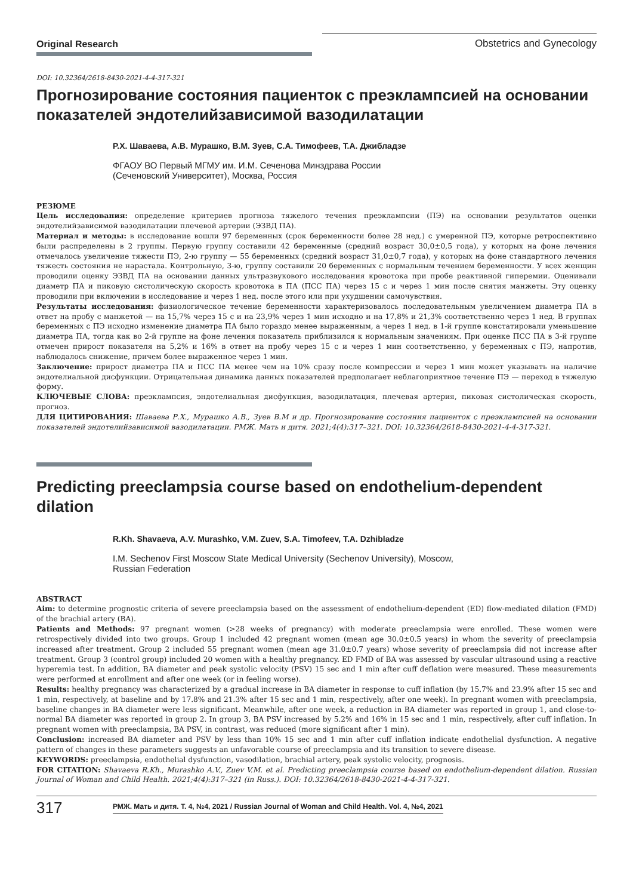Original Research
Obstetrics and Gynecology
DOI: 10.32364/2618-8430-2021-4-4-317-321
Прогнозирование состояния пациенток с преэклампсией на основании показателей эндотелийзависимой вазодилатации
Р.Х. Шаваева, А.В. Мурашко, В.М. Зуев, С.А. Тимофеев, Т.А. Джибладзе
ФГАОУ ВО Первый МГМУ им. И.М. Сеченова Минздрава России
(Сеченовский Университет), Москва, Россия
РЕЗЮМЕ
Цель исследования: определение критериев прогноза тяжелого течения преэклампсии (ПЭ) на основании результатов оценки эндотелийзависимой вазодилатации плечевой артерии (ЭЗВД ПА).
Материал и методы: в исследование вошли 97 беременных (срок беременности более 28 нед.) с умеренной ПЭ, которые ретроспективно были распределены в 2 группы. Первую группу составили 42 беременные (средний возраст 30,0±0,5 года), у которых на фоне лечения отмечалось увеличение тяжести ПЭ, 2-ю группу — 55 беременных (средний возраст 31,0±0,7 года), у которых на фоне стандартного лечения тяжесть состояния не нарастала. Контрольную, 3-ю, группу составили 20 беременных с нормальным течением беременности. У всех женщин проводили оценку ЭЗВД ПА на основании данных ультразвукового исследования кровотока при пробе реактивной гиперемии. Оценивали диаметр ПА и пиковую систолическую скорость кровотока в ПА (ПСС ПА) через 15 с и через 1 мин после снятия манжеты. Эту оценку проводили при включении в исследование и через 1 нед. после этого или при ухудшении самочувствия.
Результаты исследования: физиологическое течение беременности характеризовалось последовательным увеличением диаметра ПА в ответ на пробу с манжетой — на 15,7% через 15 с и на 23,9% через 1 мин исходно и на 17,8% и 21,3% соответственно через 1 нед. В группах беременных с ПЭ исходно изменение диаметра ПА было гораздо менее выраженным, а через 1 нед. в 1-й группе констатировали уменьшение диаметра ПА, тогда как во 2-й группе на фоне лечения показатель приблизился к нормальным значениям. При оценке ПСС ПА в 3-й группе отмечен прирост показателя на 5,2% и 16% в ответ на пробу через 15 с и через 1 мин соответственно, у беременных с ПЭ, напротив, наблюдалось снижение, причем более выраженное через 1 мин.
Заключение: прирост диаметра ПА и ПСС ПА менее чем на 10% сразу после компрессии и через 1 мин может указывать на наличие эндотелиальной дисфункции. Отрицательная динамика данных показателей предполагает неблагоприятное течение ПЭ — переход в тяжелую форму.
КЛЮЧЕВЫЕ СЛОВА: преэклампсия, эндотелиальная дисфункция, вазодилатация, плечевая артерия, пиковая систолическая скорость, прогноз.
ДЛЯ ЦИТИРОВАНИЯ: Шаваева Р.Х., Мурашко А.В., Зуев В.М и др. Прогнозирование состояния пациенток с преэклампсией на основании показателей эндотелийзависимой вазодилатации. РМЖ. Мать и дитя. 2021;4(4):317–321. DOI: 10.32364/2618-8430-2021-4-4-317-321.
Predicting preeclampsia course based on endothelium-dependent dilation
R.Kh. Shavaeva, A.V. Murashko, V.M. Zuev, S.A. Timofeev, T.A. Dzhibladze
I.M. Sechenov First Moscow State Medical University (Sechenov University), Moscow,
Russian Federation
ABSTRACT
Aim: to determine prognostic criteria of severe preeclampsia based on the assessment of endothelium-dependent (ED) flow-mediated dilation (FMD) of the brachial artery (BA).
Patients and Methods: 97 pregnant women (>28 weeks of pregnancy) with moderate preeclampsia were enrolled. These women were retrospectively divided into two groups. Group 1 included 42 pregnant women (mean age 30.0±0.5 years) in whom the severity of preeclampsia increased after treatment. Group 2 included 55 pregnant women (mean age 31.0±0.7 years) whose severity of preeclampsia did not increase after treatment. Group 3 (control group) included 20 women with a healthy pregnancy. ED FMD of BA was assessed by vascular ultrasound using a reactive hyperemia test. In addition, BA diameter and peak systolic velocity (PSV) 15 sec and 1 min after cuff deflation were measured. These measurements were performed at enrollment and after one week (or in feeling worse).
Results: healthy pregnancy was characterized by a gradual increase in BA diameter in response to cuff inflation (by 15.7% and 23.9% after 15 sec and 1 min, respectively, at baseline and by 17.8% and 21.3% after 15 sec and 1 min, respectively, after one week). In pregnant women with preeclampsia, baseline changes in BA diameter were less significant. Meanwhile, after one week, a reduction in BA diameter was reported in group 1, and close-to-normal BA diameter was reported in group 2. In group 3, BA PSV increased by 5.2% and 16% in 15 sec and 1 min, respectively, after cuff inflation. In pregnant women with preeclampsia, BA PSV, in contrast, was reduced (more significant after 1 min).
Conclusion: increased BA diameter and PSV by less than 10% 15 sec and 1 min after cuff inflation indicate endothelial dysfunction. A negative pattern of changes in these parameters suggests an unfavorable course of preeclampsia and its transition to severe disease.
KEYWORDS: preeclampsia, endothelial dysfunction, vasodilation, brachial artery, peak systolic velocity, prognosis.
FOR CITATION: Shavaeva R.Kh., Murashko A.V., Zuev V.M. et al. Predicting preeclampsia course based on endothelium-dependent dilation. Russian Journal of Woman and Child Health. 2021;4(4):317–321 (in Russ.). DOI: 10.32364/2618-8430-2021-4-4-317-321.
317
РМЖ. Мать и дитя. Т. 4, №4, 2021 / Russian Journal of Woman and Child Health. Vol. 4, №4, 2021